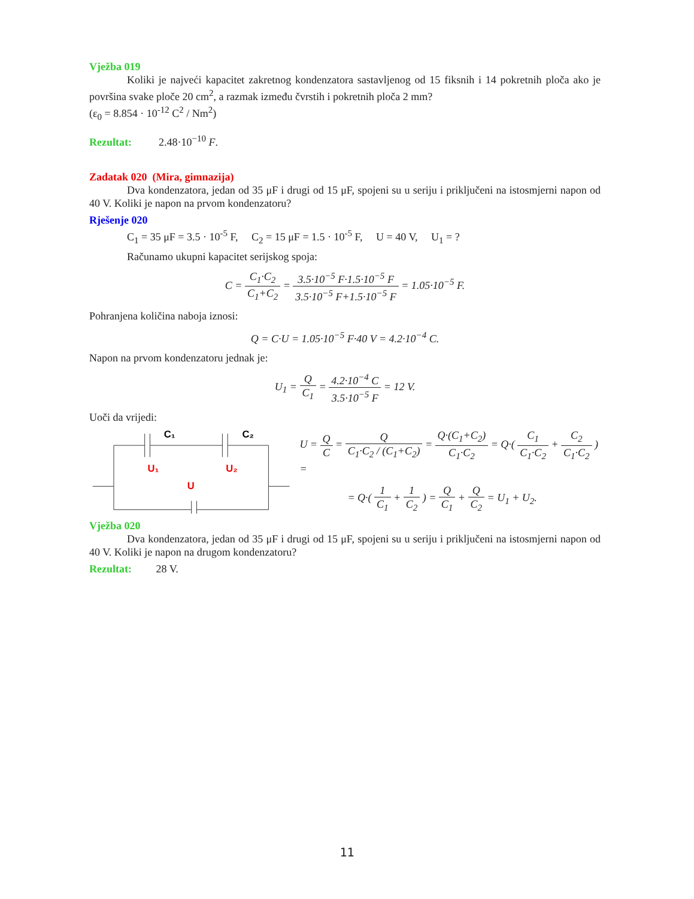Vježba 019
Koliki je najveći kapacitet zakretnog kondenzatora sastavljenog od 15 fiksnih i 14 pokretnih ploča ako je površina svake ploče 20 cm<sup>2</sup>, a razmak između čvrstih i pokretnih ploča 2 mm?
(ε<sub>0</sub> = 8.854 · 10<sup>-12</sup> C<sup>2</sup> / Nm<sup>2</sup>)
Rezultat: 2.48·10<sup>−10</sup> F.
Zadatak 020 (Mira, gimnazija)
Dva kondenzatora, jedan od 35 μF i drugi od 15 μF, spojeni su u seriju i priključeni na istosmjerni napon od 40 V. Koliki je napon na prvom kondenzatoru?
Rješenje 020
C<sub>1</sub> = 35 μF = 3.5 · 10<sup>-5</sup> F, C<sub>2</sub> = 15 μF = 1.5 · 10<sup>-5</sup> F, U = 40 V, U<sub>1</sub> = ?
Računamo ukupni kapacitet serijskog spoja:
C = C<sub>1</sub>·C<sub>2</sub> C<sub>1</sub>+C<sub>2</sub> = 3.5·10<sup>−5</sup> F·1.5·10<sup>−5</sup> F 3.5·10<sup>−5</sup> F+1.5·10<sup>−5</sup> F = 1.05·10<sup>−5</sup> F.
Pohranjena količina naboja iznosi:
Q = C·U = 1.05·10<sup>−5</sup> F·40 V = 4.2·10<sup>−4</sup> C.
Napon na prvom kondenzatoru jednak je:
U<sub>1</sub> = Q C<sub>1</sub> = 4.2·10<sup>−4</sup> C 3.5·10<sup>−5</sup> F = 12 V.
Uoči da vrijedi:
C₁
C₂
U₁
U₂
U
U = Q C = Q C<sub>1</sub>·C<sub>2</sub> / (C<sub>1</sub>+C<sub>2</sub>) = Q·(C<sub>1</sub>+C<sub>2</sub>) C<sub>1</sub>·C<sub>2</sub> = Q·( C<sub>1</sub> C<sub>1</sub>·C<sub>2</sub> + C<sub>2</sub> C<sub>1</sub>·C<sub>2</sub> ) =
= Q·( 1 C<sub>1</sub> + 1 C<sub>2</sub> ) = Q C<sub>1</sub> + Q C<sub>2</sub> = U<sub>1</sub> + U<sub>2</sub>.
Vježba 020
Dva kondenzatora, jedan od 35 μF i drugi od 15 μF, spojeni su u seriju i priključeni na istosmjerni napon od 40 V. Koliki je napon na drugom kondenzatoru?
Rezultat: 28 V.
11